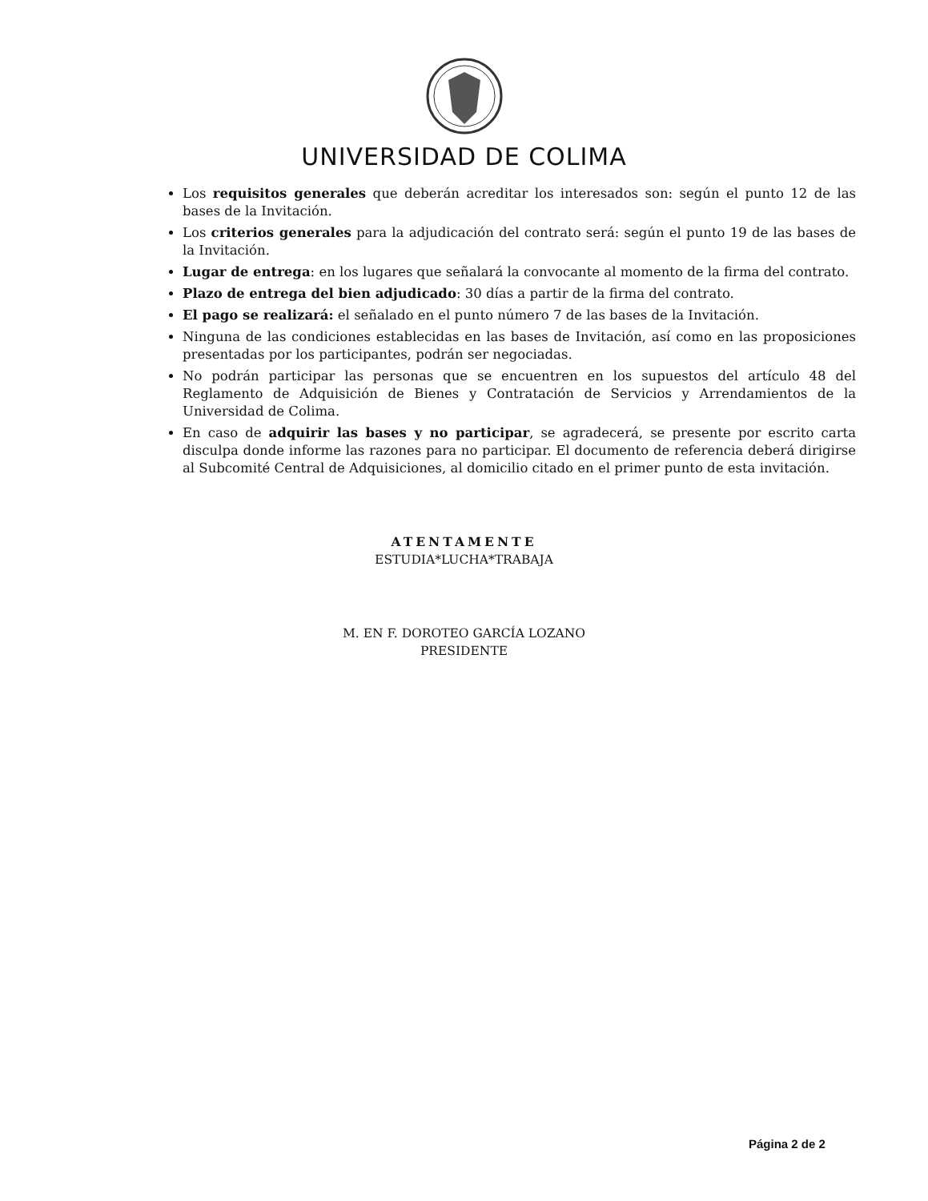UNIVERSIDAD DE COLIMA
Los requisitos generales que deberán acreditar los interesados son: según el punto 12 de las bases de la Invitación.
Los criterios generales para la adjudicación del contrato será: según el punto 19 de las bases de la Invitación.
Lugar de entrega: en los lugares que señalará la convocante al momento de la firma del contrato.
Plazo de entrega del bien adjudicado: 30 días a partir de la firma del contrato.
El pago se realizará: el señalado en el punto número 7 de las bases de la Invitación.
Ninguna de las condiciones establecidas en las bases de Invitación, así como en las proposiciones presentadas por los participantes, podrán ser negociadas.
No podrán participar las personas que se encuentren en los supuestos del artículo 48 del Reglamento de Adquisición de Bienes y Contratación de Servicios y Arrendamientos de la Universidad de Colima.
En caso de adquirir las bases y no participar, se agradecerá, se presente por escrito carta disculpa donde informe las razones para no participar. El documento de referencia deberá dirigirse al Subcomité Central de Adquisiciones, al domicilio citado en el primer punto de esta invitación.
ATENTAMENTE
ESTUDIA*LUCHA*TRABAJA
M. EN F. DOROTEO GARCÍA LOZANO
PRESIDENTE
Página 2 de 2